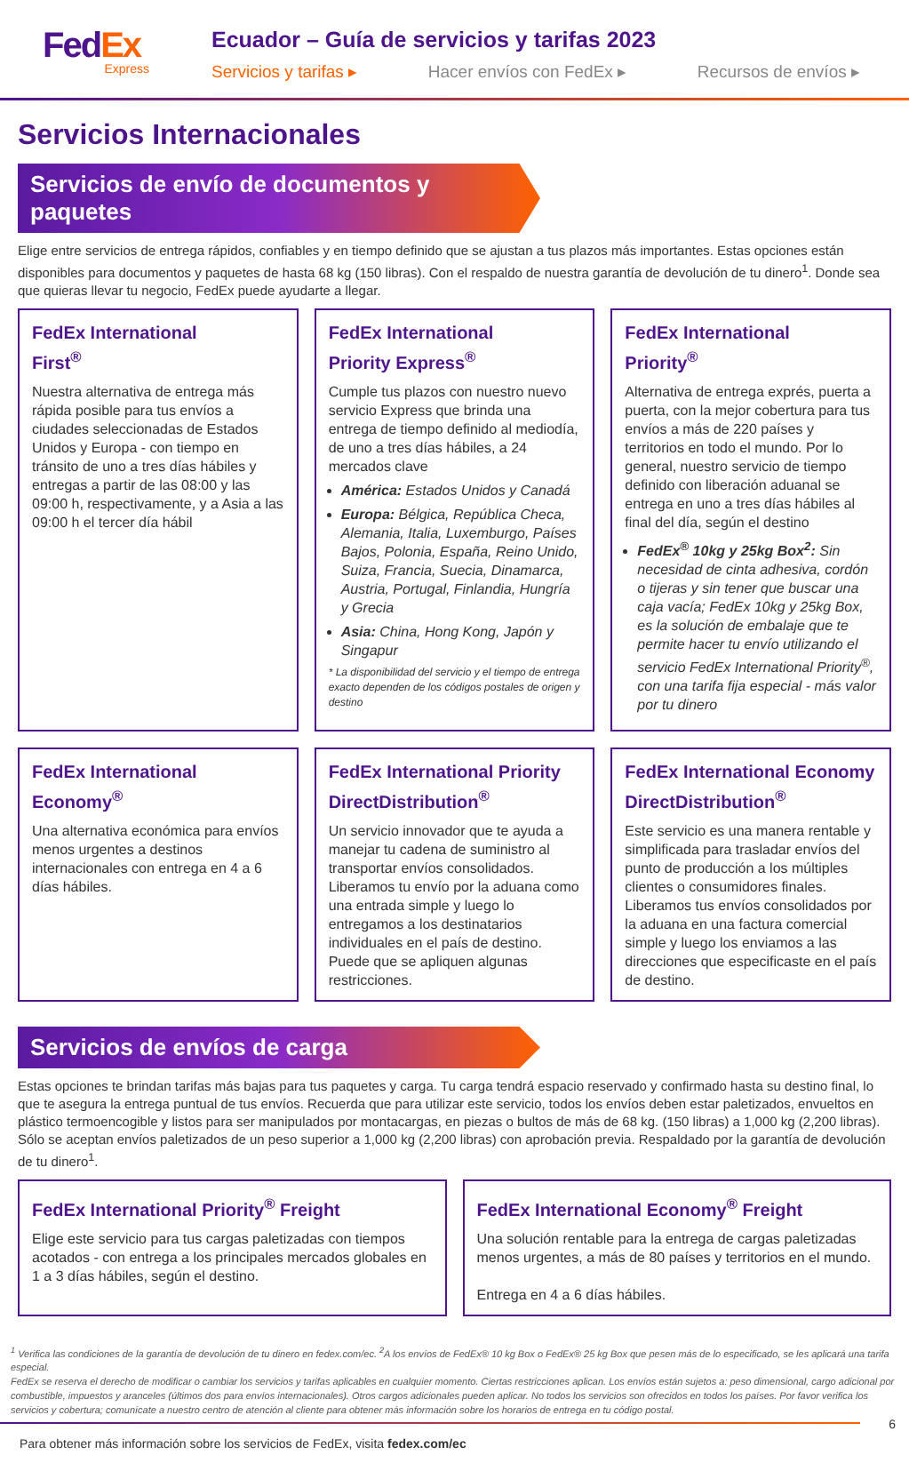FedEx
Express
Ecuador – Guía de servicios y tarifas 2023
Servicios y tarifas ▸ Hacer envíos con FedEx ▸ Recursos de envíos ▸
Servicios Internacionales
Servicios de envío de documentos y paquetes
Elige entre servicios de entrega rápidos, confiables y en tiempo definido que se ajustan a tus plazos más importantes. Estas opciones están disponibles para documentos y paquetes de hasta 68 kg (150 libras). Con el respaldo de nuestra garantía de devolución de tu dinero<sup>1</sup>. Donde sea que quieras llevar tu negocio, FedEx puede ayudarte a llegar.
FedEx International
First<sup>®</sup>
Nuestra alternativa de entrega más rápida posible para tus envíos a ciudades seleccionadas de Estados Unidos y Europa - con tiempo en tránsito de uno a tres días hábiles y entregas a partir de las 08:00 y las 09:00 h, respectivamente, y a Asia a las 09:00 h el tercer día hábil
FedEx International
Priority Express<sup>®</sup>
Cumple tus plazos con nuestro nuevo servicio Express que brinda una entrega de tiempo definido al mediodía, de uno a tres días hábiles, a 24 mercados clave
América: Estados Unidos y Canadá
Europa: Bélgica, República Checa, Alemania, Italia, Luxemburgo, Países Bajos, Polonia, España, Reino Unido, Suiza, Francia, Suecia, Dinamarca, Austria, Portugal, Finlandia, Hungría y Grecia
Asia: China, Hong Kong, Japón y Singapur
* La disponibilidad del servicio y el tiempo de entrega exacto dependen de los códigos postales de origen y destino
FedEx International
Priority<sup>®</sup>
Alternativa de entrega exprés, puerta a puerta, con la mejor cobertura para tus envíos a más de 220 países y territorios en todo el mundo. Por lo general, nuestro servicio de tiempo definido con liberación aduanal se entrega en uno a tres días hábiles al final del día, según el destino
FedEx<sup>®</sup> 10kg y 25kg Box<sup>2</sup>: Sin necesidad de cinta adhesiva, cordón o tijeras y sin tener que buscar una caja vacía; FedEx 10kg y 25kg Box, es la solución de embalaje que te permite hacer tu envío utilizando el servicio FedEx International Priority<sup>®</sup>, con una tarifa fija especial - más valor por tu dinero
FedEx International
Economy<sup>®</sup>
Una alternativa económica para envíos menos urgentes a destinos internacionales con entrega en 4 a 6 días hábiles.
FedEx International Priority DirectDistribution<sup>®</sup>
Un servicio innovador que te ayuda a manejar tu cadena de suministro al transportar envíos consolidados. Liberamos tu envío por la aduana como una entrada simple y luego lo entregamos a los destinatarios individuales en el país de destino. Puede que se apliquen algunas restricciones.
FedEx International Economy DirectDistribution<sup>®</sup>
Este servicio es una manera rentable y simplificada para trasladar envíos del punto de producción a los múltiples clientes o consumidores finales. Liberamos tus envíos consolidados por la aduana en una factura comercial simple y luego los enviamos a las direcciones que especificaste en el país de destino.
Servicios de envíos de carga
Estas opciones te brindan tarifas más bajas para tus paquetes y carga. Tu carga tendrá espacio reservado y confirmado hasta su destino final, lo que te asegura la entrega puntual de tus envíos. Recuerda que para utilizar este servicio, todos los envíos deben estar paletizados, envueltos en plástico termoencogible y listos para ser manipulados por montacargas, en piezas o bultos de más de 68 kg. (150 libras) a 1,000 kg (2,200 libras). Sólo se aceptan envíos paletizados de un peso superior a 1,000 kg (2,200 libras) con aprobación previa. Respaldado por la garantía de devolución de tu dinero<sup>1</sup>.
FedEx International Priority<sup>®</sup> Freight
Elige este servicio para tus cargas paletizadas con tiempos acotados - con entrega a los principales mercados globales en 1 a 3 días hábiles, según el destino.
FedEx International Economy<sup>®</sup> Freight
Una solución rentable para la entrega de cargas paletizadas menos urgentes, a más de 80 países y territorios en el mundo.
Entrega en 4 a 6 días hábiles.
<sup>1</sup> Verifica las condiciones de la garantía de devolución de tu dinero en fedex.com/ec. <sup>2</sup>A los envíos de FedEx® 10 kg Box o FedEx® 25 kg Box que pesen más de lo especificado, se les aplicará una tarifa especial.
FedEx se reserva el derecho de modificar o cambiar los servicios y tarifas aplicables en cualquier momento. Ciertas restricciones aplican. Los envíos están sujetos a: peso dimensional, cargo adicional por combustible, impuestos y aranceles (últimos dos para envíos internacionales). Otros cargos adicionales pueden aplicar. No todos los servicios son ofrecidos en todos los países. Por favor verifica los servicios y cobertura; comunícate a nuestro centro de atención al cliente para obtener más información sobre los horarios de entrega en tu código postal.
Para obtener más información sobre los servicios de FedEx, visita fedex.com/ec
6